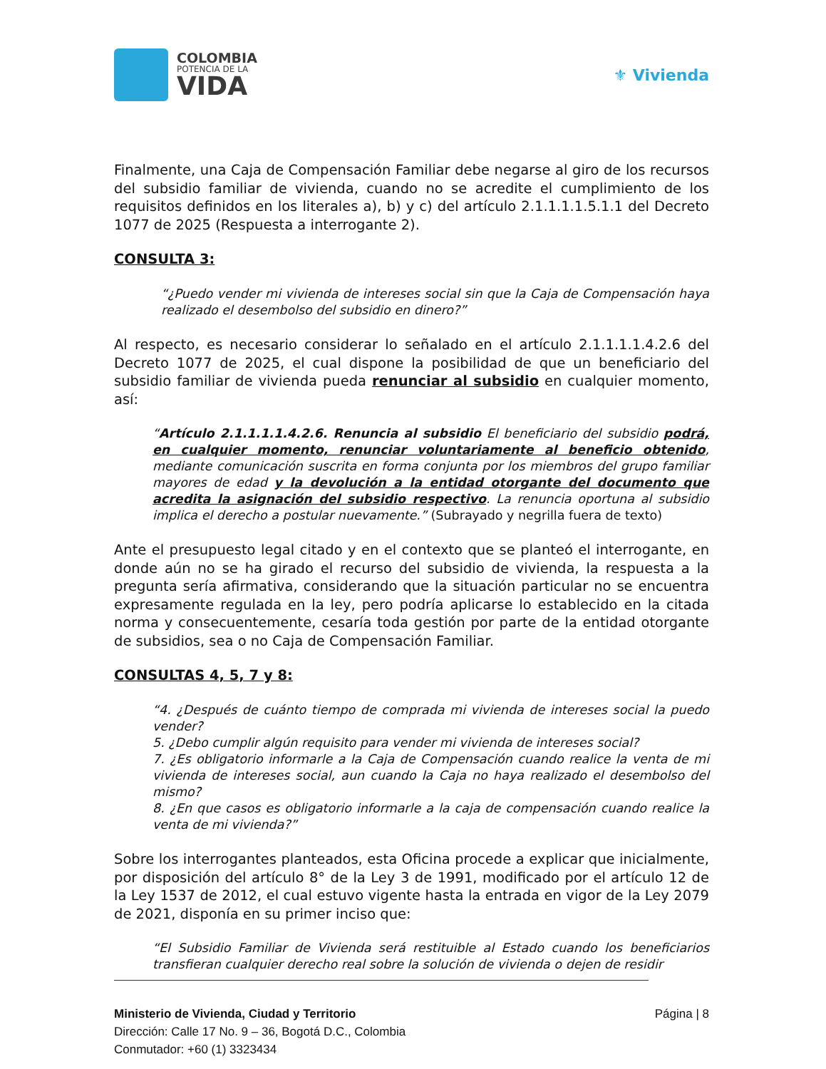COLOMBIA
POTENCIA DE LA
VIDA
⚜ Vivienda
Finalmente, una Caja de Compensación Familiar debe negarse al giro de los recursos del subsidio familiar de vivienda, cuando no se acredite el cumplimiento de los requisitos definidos en los literales a), b) y c) del artículo 2.1.1.1.1.5.1.1 del Decreto 1077 de 2025 (Respuesta a interrogante 2).
CONSULTA 3:
“¿Puedo vender mi vivienda de intereses social sin que la Caja de Compensación haya realizado el desembolso del subsidio en dinero?”
Al respecto, es necesario considerar lo señalado en el artículo 2.1.1.1.1.4.2.6 del Decreto 1077 de 2025, el cual dispone la posibilidad de que un beneficiario del subsidio familiar de vivienda pueda renunciar al subsidio en cualquier momento, así:
“Artículo 2.1.1.1.1.4.2.6. Renuncia al subsidio El beneficiario del subsidio podrá, en cualquier momento, renunciar voluntariamente al beneficio obtenido, mediante comunicación suscrita en forma conjunta por los miembros del grupo familiar mayores de edad y la devolución a la entidad otorgante del documento que acredita la asignación del subsidio respectivo. La renuncia oportuna al subsidio implica el derecho a postular nuevamente.” (Subrayado y negrilla fuera de texto)
Ante el presupuesto legal citado y en el contexto que se planteó el interrogante, en donde aún no se ha girado el recurso del subsidio de vivienda, la respuesta a la pregunta sería afirmativa, considerando que la situación particular no se encuentra expresamente regulada en la ley, pero podría aplicarse lo establecido en la citada norma y consecuentemente, cesaría toda gestión por parte de la entidad otorgante de subsidios, sea o no Caja de Compensación Familiar.
CONSULTAS 4, 5, 7 y 8:
“4. ¿Después de cuánto tiempo de comprada mi vivienda de intereses social la puedo vender?
5. ¿Debo cumplir algún requisito para vender mi vivienda de intereses social?
7. ¿Es obligatorio informarle a la Caja de Compensación cuando realice la venta de mi vivienda de intereses social, aun cuando la Caja no haya realizado el desembolso del mismo?
8. ¿En que casos es obligatorio informarle a la caja de compensación cuando realice la venta de mi vivienda?”
Sobre los interrogantes planteados, esta Oficina procede a explicar que inicialmente, por disposición del artículo 8° de la Ley 3 de 1991, modificado por el artículo 12 de la Ley 1537 de 2012, el cual estuvo vigente hasta la entrada en vigor de la Ley 2079 de 2021, disponía en su primer inciso que:
“El Subsidio Familiar de Vivienda será restituible al Estado cuando los beneficiarios transfieran cualquier derecho real sobre la solución de vivienda o dejen de residir
Ministerio de Vivienda, Ciudad y Territorio
Dirección: Calle 17 No. 9 – 36, Bogotá D.C., Colombia
Conmutador: +60 (1) 3323434
Página | 8